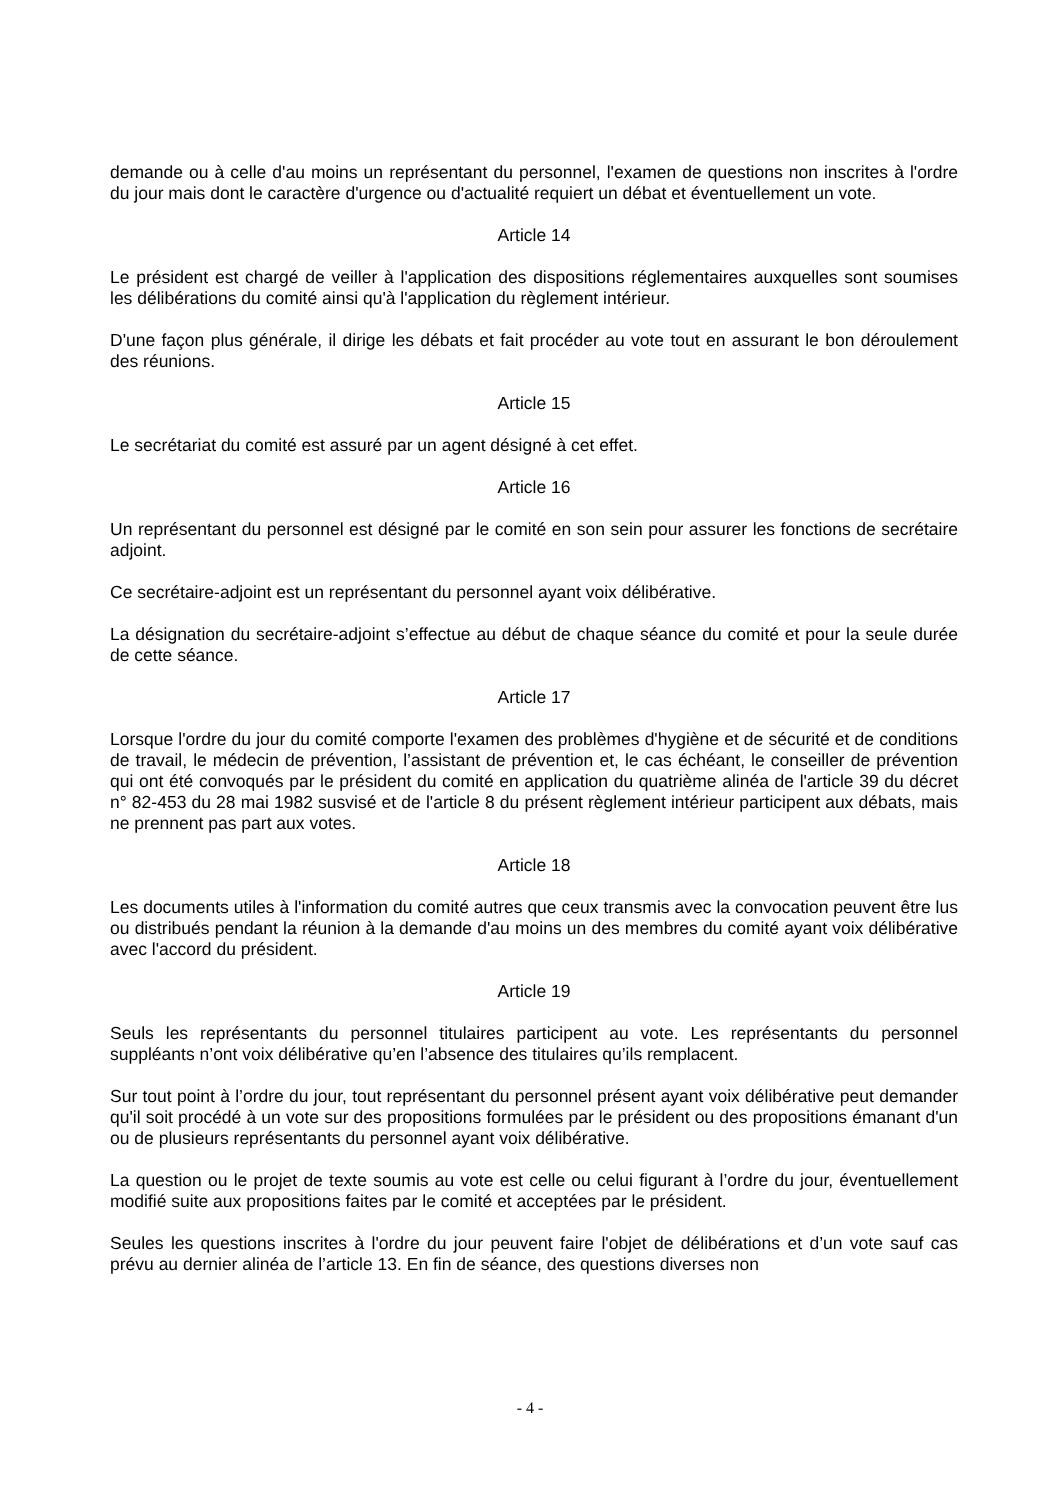demande ou à celle d'au moins un représentant du personnel, l'examen de questions non inscrites à l'ordre du jour mais dont le caractère d'urgence ou d'actualité requiert un débat et éventuellement un vote.
Article 14
Le président est chargé de veiller à l'application des dispositions réglementaires auxquelles sont soumises les délibérations du comité ainsi qu'à l'application du règlement intérieur.
D'une façon plus générale, il dirige les débats et fait procéder au vote tout en assurant le bon déroulement des réunions.
Article 15
Le secrétariat du comité est assuré par un agent désigné à cet effet.
Article 16
Un représentant du personnel est désigné par le comité en son sein pour assurer les fonctions de secrétaire adjoint.
Ce secrétaire-adjoint est un représentant du personnel ayant voix délibérative.
La désignation du secrétaire-adjoint s’effectue au début de chaque séance du comité et pour la seule durée de cette séance.
Article 17
Lorsque l'ordre du jour du comité comporte l'examen des problèmes d'hygiène et de sécurité et de conditions de travail, le médecin de prévention, l’assistant de prévention et, le cas échéant, le conseiller de prévention qui ont été convoqués par le président du comité en application du quatrième alinéa de l'article 39 du décret n° 82-453 du 28 mai 1982 susvisé et de l'article 8 du présent règlement intérieur participent aux débats, mais ne prennent pas part aux votes.
Article 18
Les documents utiles à l'information du comité autres que ceux transmis avec la convocation peuvent être lus ou distribués pendant la réunion à la demande d'au moins un des membres du comité ayant voix délibérative avec l'accord du président.
Article 19
Seuls les représentants du personnel titulaires participent au vote. Les représentants du personnel suppléants n’ont voix délibérative qu’en l’absence des titulaires qu’ils remplacent.
Sur tout point à l’ordre du jour, tout représentant du personnel présent ayant voix délibérative peut demander qu'il soit procédé à un vote sur des propositions formulées par le président ou des propositions émanant d'un ou de plusieurs représentants du personnel ayant voix délibérative.
La question ou le projet de texte soumis au vote est celle ou celui figurant à l’ordre du jour, éventuellement modifié suite aux propositions faites par le comité et acceptées par le président.
Seules les questions inscrites à l'ordre du jour peuvent faire l'objet de délibérations et d’un vote sauf cas prévu au dernier alinéa de l’article 13. En fin de séance, des questions diverses non
- 4 -